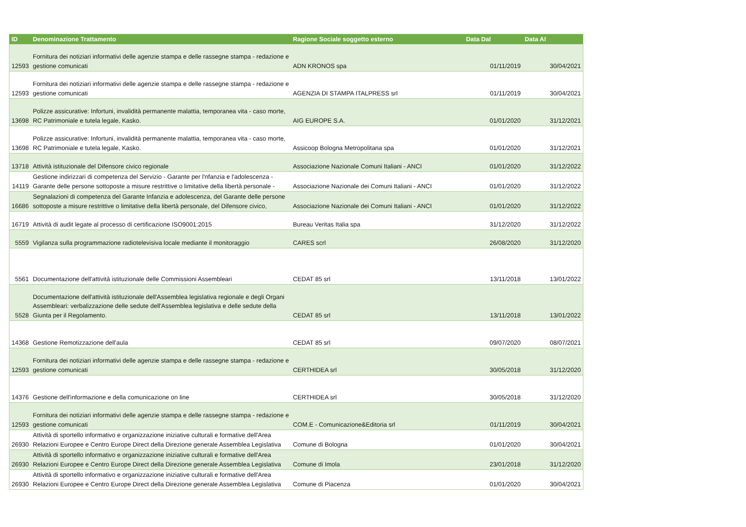| ID | Denominazione Trattamento | Ragione Sociale soggetto esterno | Data Dal | Data Al |
| --- | --- | --- | --- | --- |
| 12593 | Fornitura dei notiziari informativi delle agenzie stampa e delle rassegne stampa - redazione e gestione comunicati | ADN KRONOS spa | 01/11/2019 | 30/04/2021 |
| 12593 | Fornitura dei notiziari informativi delle agenzie stampa e delle rassegne stampa - redazione e gestione comunicati | AGENZIA DI STAMPA ITALPRESS srl | 01/11/2019 | 30/04/2021 |
| 13698 | Polizze assicurative: Infortuni, invalidità permanente malattia, temporanea vita - caso morte, RC Patrimoniale e tutela legale, Kasko. | AIG EUROPE S.A. | 01/01/2020 | 31/12/2021 |
| 13698 | Polizze assicurative: Infortuni, invalidità permanente malattia, temporanea vita - caso morte, RC Patrimoniale e tutela legale, Kasko. | Assicoop Bologna Metropolitana spa | 01/01/2020 | 31/12/2021 |
| 13718 | Attività istituzionale del Difensore civico regionale | Associazione Nazionale Comuni Italiani - ANCI | 01/01/2020 | 31/12/2022 |
| 14119 | Gestione indirizzari di competenza del Servizio - Garante per l'nfanzia e l'adolescenza - Garante delle persone sottoposte a misure restrittive o limitative della libertà personale - | Associazione Nazionale dei Comuni Italiani - ANCI | 01/01/2020 | 31/12/2022 |
| 16686 | Segnalazioni di competenza del Garante Infanzia e adolescenza, del Garante delle persone sottoposte a misure restrittive o limitative della libertà personale, del Difensore civico, | Associazione Nazionale dei Comuni Italiani - ANCI | 01/01/2020 | 31/12/2022 |
| 16719 | Attività di audit legate al processo di certificazione ISO9001:2015 | Bureau Veritas Italia spa | 31/12/2020 | 31/12/2022 |
| 5559 | Vigilanza sulla programmazione radiotelevisiva locale mediante il monitoraggio | CARES scrl | 26/08/2020 | 31/12/2020 |
| 5561 | Documentazione dell'attività istituzionale delle Commissioni Assembleari | CEDAT 85 srl | 13/11/2018 | 13/01/2022 |
| 5528 | Documentazione dell'attività istituzionale dell'Assemblea legislativa regionale e degli Organi Assembleari: verbalizzazione delle sedute dell'Assemblea legislativa e delle sedute della Giunta per il Regolamento. | CEDAT 85 srl | 13/11/2018 | 13/01/2022 |
| 14368 | Gestione Remotizzazione dell'aula | CEDAT 85 srl | 09/07/2020 | 08/07/2021 |
| 12593 | Fornitura dei notiziari informativi delle agenzie stampa e delle rassegne stampa - redazione e gestione comunicati | CERTHIDEA srl | 30/05/2018 | 31/12/2020 |
| 14376 | Gestione dell'informazione e della comunicazione on line | CERTHIDEA srl | 30/05/2018 | 31/12/2020 |
| 12593 | Fornitura dei notiziari informativi delle agenzie stampa e delle rassegne stampa - redazione e gestione comunicati | COM.E - Comunicazione&Editoria srl | 01/11/2019 | 30/04/2021 |
| 26930 | Attività di sportello informativo e organizzazione iniziative culturali e formative dell'Area Relazioni Europee e Centro Europe Direct della Direzione generale Assemblea Legislativa | Comune di Bologna | 01/01/2020 | 30/04/2021 |
| 26930 | Attività di sportello informativo e organizzazione iniziative culturali e formative dell'Area Relazioni Europee e Centro Europe Direct della Direzione generale Assemblea Legislativa | Comune di Imola | 23/01/2018 | 31/12/2020 |
| 26930 | Attività di sportello informativo e organizzazione iniziative culturali e formative dell'Area Relazioni Europee e Centro Europe Direct della Direzione generale Assemblea Legislativa | Comune di Piacenza | 01/01/2020 | 30/04/2021 |